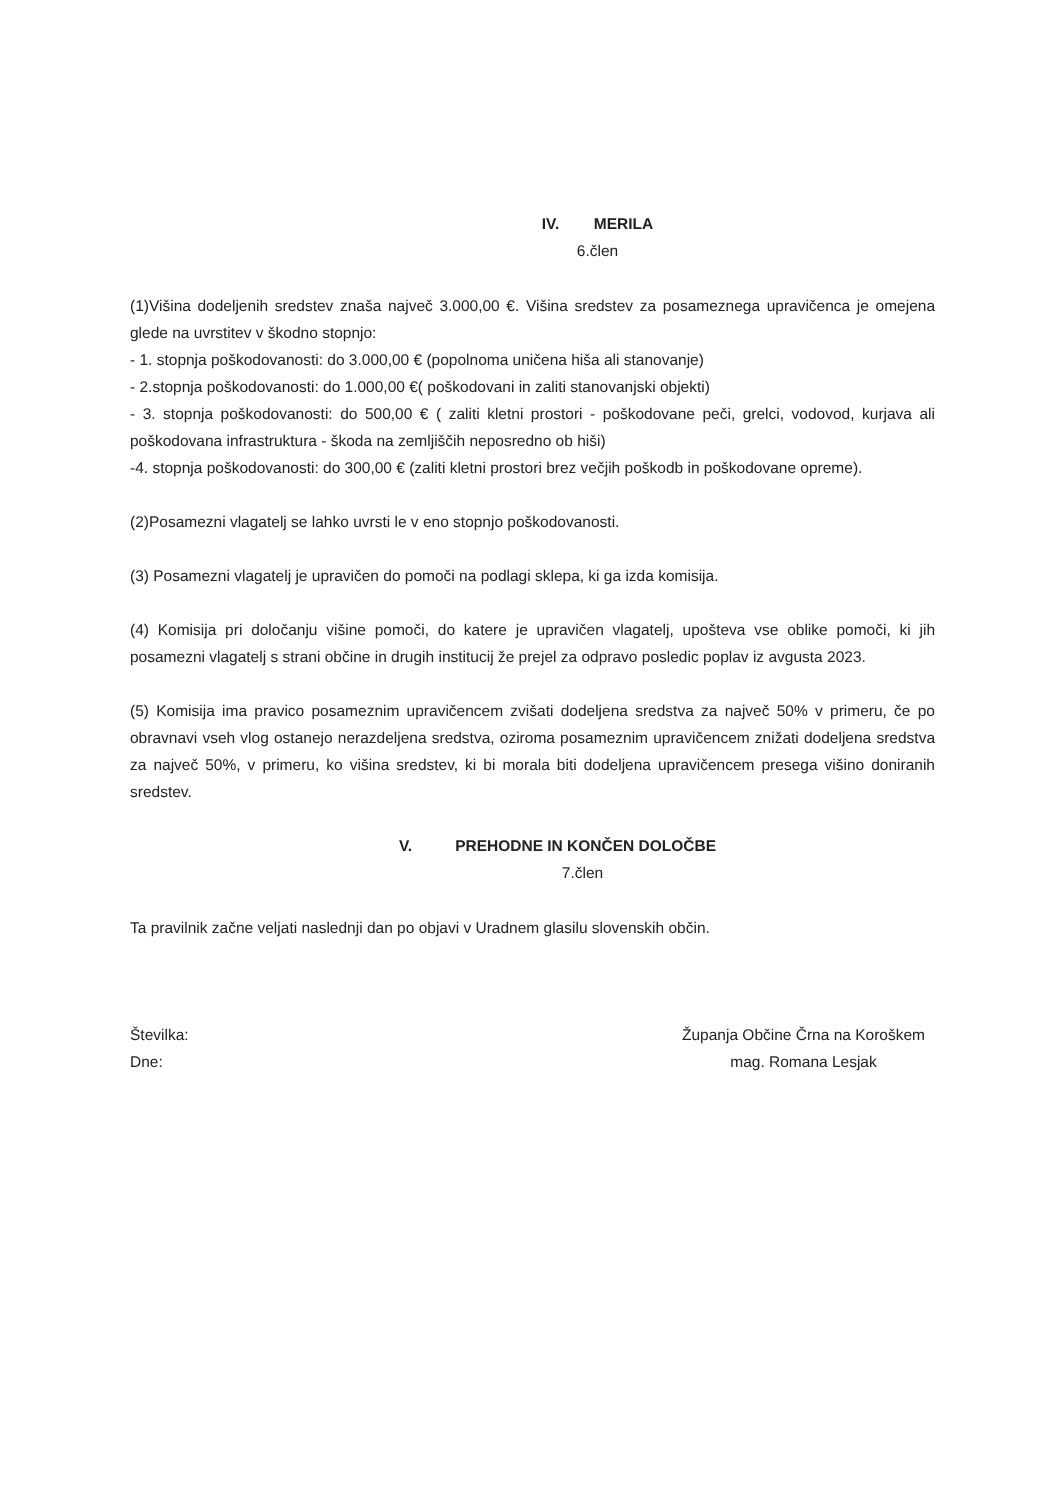IV. MERILA
6.člen
(1)Višina dodeljenih sredstev znaša največ 3.000,00 €. Višina sredstev za posameznega upravičenca je omejena glede na uvrstitev v škodno stopnjo:
- 1. stopnja poškodovanosti: do 3.000,00 € (popolnoma uničena hiša ali stanovanje)
- 2.stopnja poškodovanosti: do 1.000,00 €( poškodovani in zaliti stanovanjski objekti)
- 3. stopnja poškodovanosti: do 500,00 € ( zaliti kletni prostori - poškodovane peči, grelci, vodovod, kurjava ali poškodovana infrastruktura - škoda na zemljiščih neposredno ob hiši)
-4. stopnja poškodovanosti: do 300,00 € (zaliti kletni prostori brez večjih poškodb in poškodovane opreme).
(2)Posamezni vlagatelj se lahko uvrsti le v eno stopnjo poškodovanosti.
(3) Posamezni vlagatelj je upravičen do pomoči na podlagi sklepa, ki ga izda komisija.
(4) Komisija pri določanju višine pomoči, do katere je upravičen vlagatelj, upošteva vse oblike pomoči, ki jih posamezni vlagatelj s strani občine in drugih institucij že prejel za odpravo posledic poplav iz avgusta 2023.
(5) Komisija ima pravico posameznim upravičencem zvišati dodeljena sredstva za največ 50% v primeru, če po obravnavi vseh vlog ostanejo nerazdeljena sredstva, oziroma posameznim upravičencem znižati dodeljena sredstva za največ 50%, v primeru, ko višina sredstev, ki bi morala biti dodeljena upravičencem presega višino doniranih sredstev.
V. PREHODNE IN KONČEN DOLOČBE
7.člen
Ta pravilnik začne veljati naslednji dan po objavi v Uradnem glasilu slovenskih občin.
Številka:
Dne:
Županja Občine Črna na Koroškem
mag. Romana Lesjak